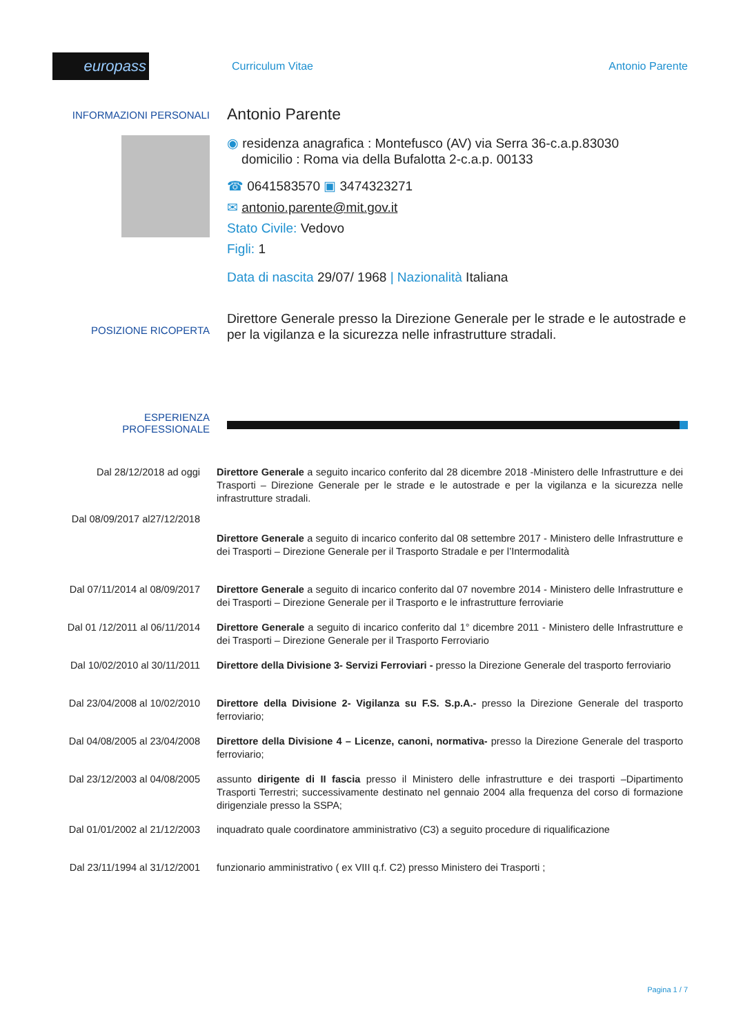europass
Curriculum Vitae Antonio Parente
INFORMAZIONI PERSONALI
Antonio Parente
◉ residenza anagrafica : Montefusco (AV) via Serra 36-c.a.p.83030
domicilio : Roma via della Bufalotta 2-c.a.p. 00133
☎ 0641583570 ▣ 3474323271
✉ antonio.parente@mit.gov.it
Stato Civile: Vedovo
Figli: 1
Data di nascita 29/07/ 1968 | Nazionalità Italiana
POSIZIONE RICOPERTA
Direttore Generale presso la Direzione Generale per le strade e le autostrade e per la vigilanza e la sicurezza nelle infrastrutture stradali.
ESPERIENZA
PROFESSIONALE
Dal 28/12/2018 ad oggi Direttore Generale a seguito incarico conferito dal 28 dicembre 2018 -Ministero delle Infrastrutture e dei Trasporti – Direzione Generale per le strade e le autostrade e per la vigilanza e la sicurezza nelle infrastrutture stradali.
Dal 08/09/2017 al27/12/2018
Direttore Generale a seguito di incarico conferito dal 08 settembre 2017 - Ministero delle Infrastrutture e dei Trasporti – Direzione Generale per il Trasporto Stradale e per l’Intermodalità
Dal 07/11/2014 al 08/09/2017
Direttore Generale a seguito di incarico conferito dal 07 novembre 2014 - Ministero delle Infrastrutture e dei Trasporti – Direzione Generale per il Trasporto e le infrastrutture ferroviarie
Dal 01 /12/2011 al 06/11/2014
Direttore Generale a seguito di incarico conferito dal 1° dicembre 2011 - Ministero delle Infrastrutture e dei Trasporti – Direzione Generale per il Trasporto Ferroviario
Dal 10/02/2010 al 30/11/2011
Direttore della Divisione 3- Servizi Ferroviari - presso la Direzione Generale del trasporto ferroviario
Dal 23/04/2008 al 10/02/2010
Direttore della Divisione 2- Vigilanza su F.S. S.p.A.- presso la Direzione Generale del trasporto ferroviario;
Dal 04/08/2005 al 23/04/2008
Direttore della Divisione 4 – Licenze, canoni, normativa- presso la Direzione Generale del trasporto ferroviario;
Dal 23/12/2003 al 04/08/2005
assunto dirigente di II fascia presso il Ministero delle infrastrutture e dei trasporti –Dipartimento Trasporti Terrestri; successivamente destinato nel gennaio 2004 alla frequenza del corso di formazione dirigenziale presso la SSPA;
Dal 01/01/2002 al 21/12/2003
inquadrato quale coordinatore amministrativo (C3) a seguito procedure di riqualificazione
Dal 23/11/1994 al 31/12/2001
funzionario amministrativo ( ex VIII q.f. C2) presso Ministero dei Trasporti ;
Pagina 1 / 7